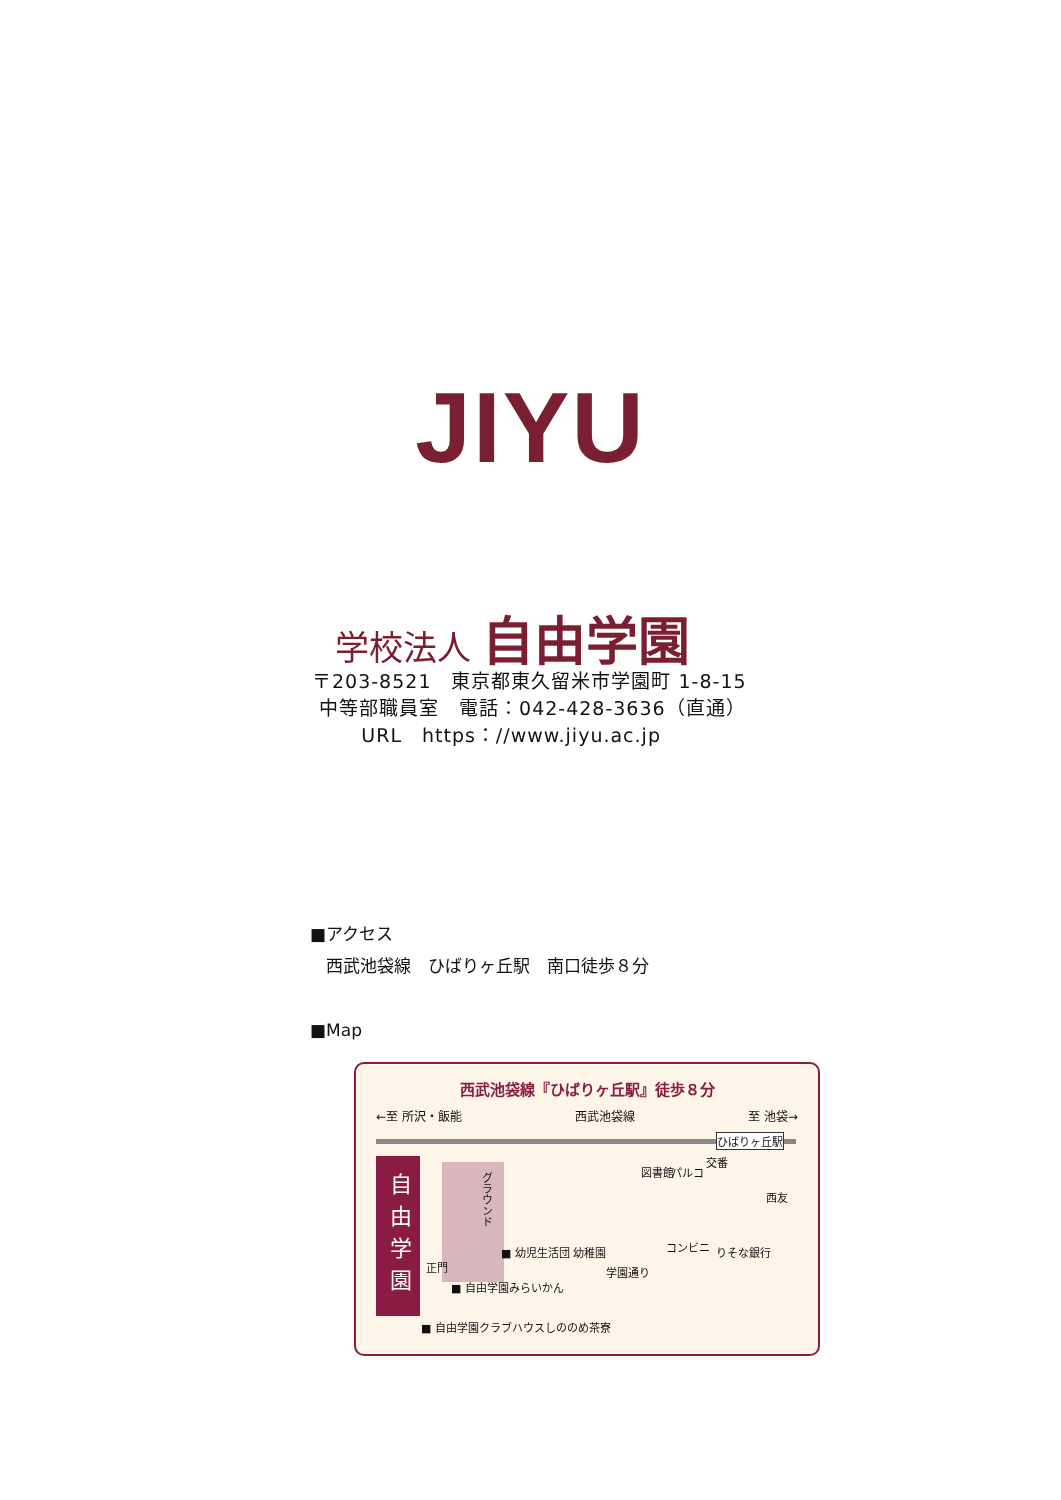JIYU
学校法人 自由学園
〒203-8521　東京都東久留米市学園町 1-8-15
中等部職員室　電話：042-428-3636（直通）
URL　https：//www.jiyu.ac.jp
■アクセス
西武池袋線　ひばりヶ丘駅　南口徒歩８分
■Map
西武池袋線『ひばりヶ丘駅』徒歩８分
←至 所沢・飯能 西武池袋線 至 池袋→
自由学園
グラウンド
ひばりヶ丘駅
図書館 パルコ
交番
西友
コンビニ りそな銀行
■ 幼児生活団 幼稚園
学園通り
正門
■ 自由学園みらいかん
■ 自由学園クラブハウスしののめ茶寮